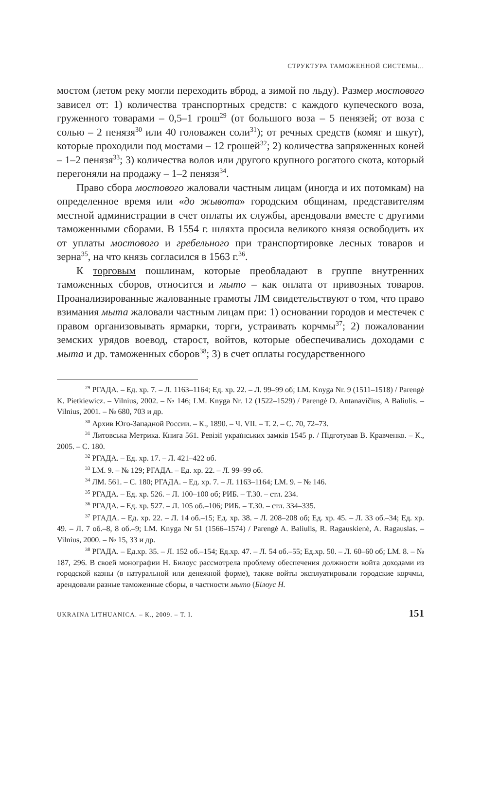СТРУКТУРА ТАМОЖЕННОЙ СИСТЕМЫ...
мостом (летом реку могли переходить вброд, а зимой по льду). Размер мостового зависел от: 1) количества транспортных средств: с каждого купеческого воза, груженного товарами – 0,5–1 грош<sup>29</sup> (от большого воза – 5 пенязей; от воза с солью – 2 пенязя<sup>30</sup> или 40 головажен соли<sup>31</sup>); от речных средств (комяг и шкут), которые проходили под мостами – 12 грошей<sup>32</sup>; 2) количества запряженных коней – 1–2 пенязя<sup>33</sup>; 3) количества волов или другого крупного рогатого скота, который перегоняли на продажу – 1–2 пенязя<sup>34</sup>.
Право сбора мостового жаловали частным лицам (иногда и их потомкам) на определенное время или «до жывота» городским общинам, представителям местной администрации в счет оплаты их службы, арендовали вместе с другими таможенными сборами. В 1554 г. шляхта просила великого князя освободить их от уплаты мостового и гребельного при транспортировке лесных товаров и зерна<sup>35</sup>, на что князь согласился в 1563 г.<sup>36</sup>.
К торговым пошлинам, которые преобладают в группе внутренних таможенных сборов, относится и мыто – как оплата от привозных товаров. Проанализированные жалованные грамоты ЛМ свидетельствуют о том, что право взимания мыта жаловали частным лицам при: 1) основании городов и местечек с правом организовывать ярмарки, торги, устраивать корчмы<sup>37</sup>; 2) пожаловании земских урядов воевод, старост, войтов, которые обеспечивались доходами с мыта и др. таможенных сборов<sup>38</sup>; 3) в счет оплаты государственного
<sup>29</sup> РГАДА. – Ед. хр. 7. – Л. 1163–1164; Ед. хр. 22. – Л. 99–99 об; LM. Knyga Nr. 9 (1511–1518) / Parengė K. Pietkiewicz. – Vilnius, 2002. – № 146; LM. Knyga Nr. 12 (1522–1529) / Parengė D. Antanavičius, A Baliulis. – Vilnius, 2001. – № 680, 703 и др.
<sup>30</sup> Архив Юго-Западной России. – К., 1890. – Ч. VII. – Т. 2. – С. 70, 72–73.
<sup>31</sup> Литовська Метрика. Книга 561. Ревізії українських замків 1545 р. / Підготував В. Кравченко. – К., 2005. – С. 180.
<sup>32</sup> РГАДА. – Ед. хр. 17. – Л. 421–422 об.
<sup>33</sup> LM. 9. – № 129; РГАДА. – Ед. хр. 22. – Л. 99–99 об.
<sup>34</sup> ЛМ. 561. – С. 180; РГАДА. – Ед. хр. 7. – Л. 1163–1164; LM. 9. – № 146.
<sup>35</sup> РГАДА. – Ед. хр. 526. – Л. 100–100 об; РИБ. – Т.30. – стл. 234.
<sup>36</sup> РГАДА. – Ед. хр. 527. – Л. 105 об.–106; РИБ. – Т.30. – стл. 334–335.
<sup>37</sup> РГАДА. – Ед. хр. 22. – Л. 14 об.–15; Ед. хр. 38. – Л. 208–208 об; Ед. хр. 45. – Л. 33 об.–34; Ед. хр. 49. – Л. 7 об.–8, 8 об.–9; LM. Knyga Nr 51 (1566–1574) / Parengė A. Baliulis, R. Ragauskienė, A. Ragauslas. – Vilnius, 2000. – № 15, 33 и др.
<sup>38</sup> РГАДА. – Ед.хр. 35. – Л. 152 об.–154; Ед.хр. 47. – Л. 54 об.–55; Ед.хр. 50. – Л. 60–60 об; LM. 8. – № 187, 296. В своей монографии Н. Билоус рассмотрела проблему обеспечения должности войта доходами из городской казны (в натуральной или денежной форме), также войты эксплуатировали городские корчмы, арендовали разные таможенные сборы, в частности мыто (Білоус Н.
UKRAINA LITHUANICA. – К., 2009. – Т. I. 151